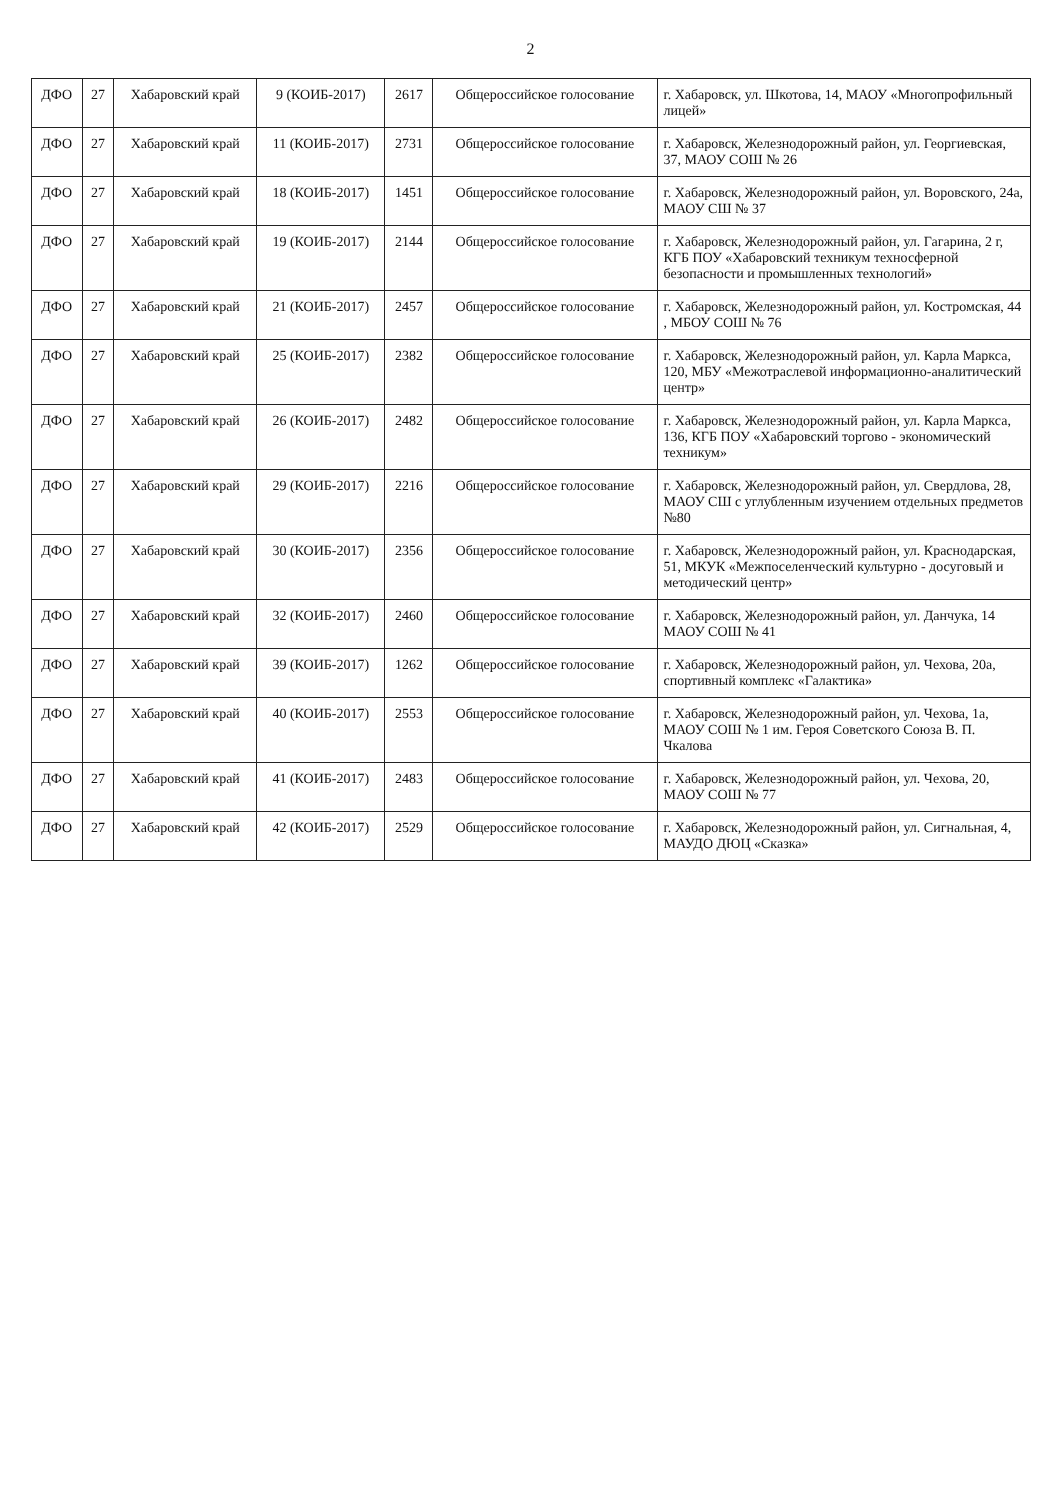2
| ДФО | 27 | Хабаровский край | 9 (КОИБ-2017) | 2617 | Общероссийское голосование | г. Хабаровск, ул. Шкотова, 14, МАОУ «Многопрофильный лицей» |
| ДФО | 27 | Хабаровский край | 11 (КОИБ-2017) | 2731 | Общероссийское голосование | г. Хабаровск, Железнодорожный район, ул. Георгиевская, 37, МАОУ СОШ № 26 |
| ДФО | 27 | Хабаровский край | 18 (КОИБ-2017) | 1451 | Общероссийское голосование | г. Хабаровск, Железнодорожный район, ул. Воровского, 24а, МАОУ СШ № 37 |
| ДФО | 27 | Хабаровский край | 19 (КОИБ-2017) | 2144 | Общероссийское голосование | г. Хабаровск, Железнодорожный район, ул. Гагарина, 2 г, КГБ ПОУ «Хабаровский техникум техносферной безопасности и промышленных технологий» |
| ДФО | 27 | Хабаровский край | 21 (КОИБ-2017) | 2457 | Общероссийское голосование | г. Хабаровск, Железнодорожный район, ул. Костромская, 44 , МБОУ СОШ № 76 |
| ДФО | 27 | Хабаровский край | 25 (КОИБ-2017) | 2382 | Общероссийское голосование | г. Хабаровск, Железнодорожный район, ул. Карла Маркса, 120, МБУ «Межотраслевой информационно-аналитический центр» |
| ДФО | 27 | Хабаровский край | 26 (КОИБ-2017) | 2482 | Общероссийское голосование | г. Хабаровск, Железнодорожный район, ул. Карла Маркса, 136, КГБ ПОУ «Хабаровский торгово - экономический техникум» |
| ДФО | 27 | Хабаровский край | 29 (КОИБ-2017) | 2216 | Общероссийское голосование | г. Хабаровск, Железнодорожный район, ул. Свердлова, 28, МАОУ СШ с углубленным изучением отдельных предметов №80 |
| ДФО | 27 | Хабаровский край | 30 (КОИБ-2017) | 2356 | Общероссийское голосование | г. Хабаровск, Железнодорожный район, ул. Краснодарская, 51, МКУК «Межпоселенческий культурно - досуговый и методический центр» |
| ДФО | 27 | Хабаровский край | 32 (КОИБ-2017) | 2460 | Общероссийское голосование | г. Хабаровск, Железнодорожный район, ул. Данчука, 14 МАОУ СОШ № 41 |
| ДФО | 27 | Хабаровский край | 39 (КОИБ-2017) | 1262 | Общероссийское голосование | г. Хабаровск, Железнодорожный район, ул. Чехова, 20а, спортивный комплекс «Галактика» |
| ДФО | 27 | Хабаровский край | 40 (КОИБ-2017) | 2553 | Общероссийское голосование | г. Хабаровск, Железнодорожный район, ул. Чехова, 1а, МАОУ СОШ № 1 им. Героя Советского Союза В. П. Чкалова |
| ДФО | 27 | Хабаровский край | 41 (КОИБ-2017) | 2483 | Общероссийское голосование | г. Хабаровск, Железнодорожный район, ул. Чехова, 20, МАОУ СОШ № 77 |
| ДФО | 27 | Хабаровский край | 42 (КОИБ-2017) | 2529 | Общероссийское голосование | г. Хабаровск, Железнодорожный район, ул. Сигнальная, 4, МАУДО ДЮЦ «Сказка» |